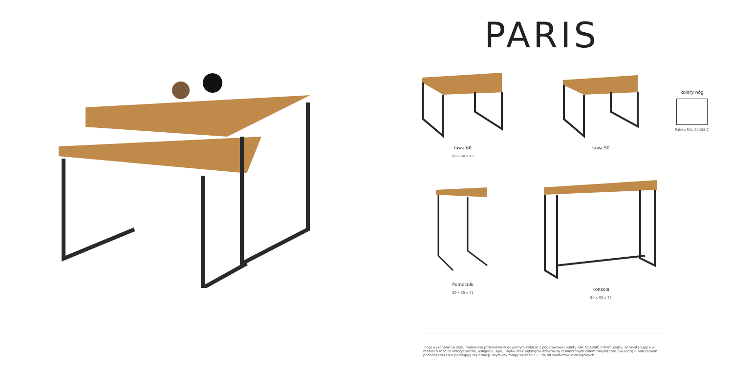PARIS
ława 60
60 x 60 x 45
ława 50
kolory nóg
Paleta RAL CLASSIC
Pomocnik
50 x 35 x 71
Konsola
90 x 35 x 75
.nogi wykonane ze stali, malowane proszkowo w dowolnym kolorze z podstawowej palety RAL CLASSIC.Informujemy, że występujące w meblach różnice kolorystyczne, usłojenia, sęki, ubytki oraz pęknięcia drewna są zamierzonym celem projektanta.Świadczą o naturalnym pochodzeniu i nie podlegają reklamacji. Wymiary mogą się różnić ± 3% od wymiarów katalogowych.